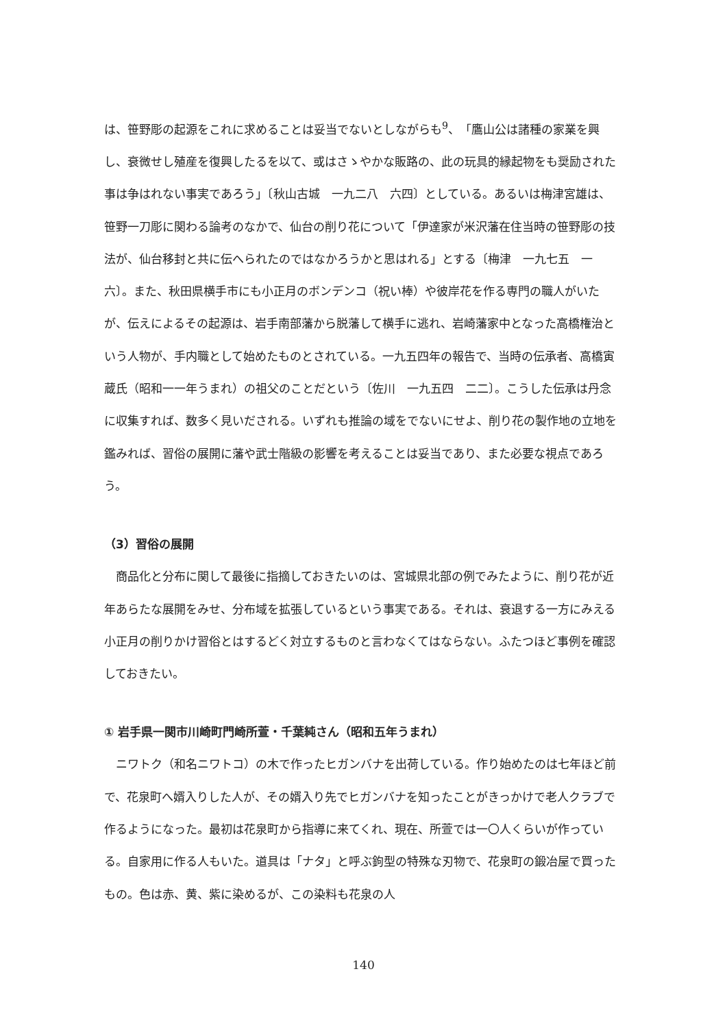は、笹野彫の起源をこれに求めることは妥当でないとしながらも<sup>9</sup>、「鷹山公は諸種の家業を興し、衰微せし殖産を復興したるを以て、或はさゝやかな販路の、此の玩具的縁起物をも奨励された事は争はれない事実であろう」〔秋山古城　一九二八　六四〕としている。あるいは梅津宮雄は、笹野一刀彫に関わる論考のなかで、仙台の削り花について「伊達家が米沢藩在住当時の笹野彫の技法が、仙台移封と共に伝へられたのではなかろうかと思はれる」とする〔梅津　一九七五　一六〕。また、秋田県横手市にも小正月のボンデンコ（祝い棒）や彼岸花を作る専門の職人がいたが、伝えによるその起源は、岩手南部藩から脱藩して横手に逃れ、岩崎藩家中となった高橋権治という人物が、手内職として始めたものとされている。一九五四年の報告で、当時の伝承者、高橋寅蔵氏（昭和一一年うまれ）の祖父のことだという〔佐川　一九五四　二二〕。こうした伝承は丹念に収集すれば、数多く見いだされる。いずれも推論の域をでないにせよ、削り花の製作地の立地を鑑みれば、習俗の展開に藩や武士階級の影響を考えることは妥当であり、また必要な視点であろう。
（3）習俗の展開
商品化と分布に関して最後に指摘しておきたいのは、宮城県北部の例でみたように、削り花が近年あらたな展開をみせ、分布域を拡張しているという事実である。それは、衰退する一方にみえる小正月の削りかけ習俗とはするどく対立するものと言わなくてはならない。ふたつほど事例を確認しておきたい。
① 岩手県一関市川崎町門崎所萱・千葉純さん（昭和五年うまれ）
ニワトク（和名ニワトコ）の木で作ったヒガンバナを出荷している。作り始めたのは七年ほど前で、花泉町へ婿入りした人が、その婿入り先でヒガンバナを知ったことがきっかけで老人クラブで作るようになった。最初は花泉町から指導に来てくれ、現在、所萱では一〇人くらいが作っている。自家用に作る人もいた。道具は「ナタ」と呼ぶ鉤型の特殊な刃物で、花泉町の鍛冶屋で買ったもの。色は赤、黄、紫に染めるが、この染料も花泉の人
140